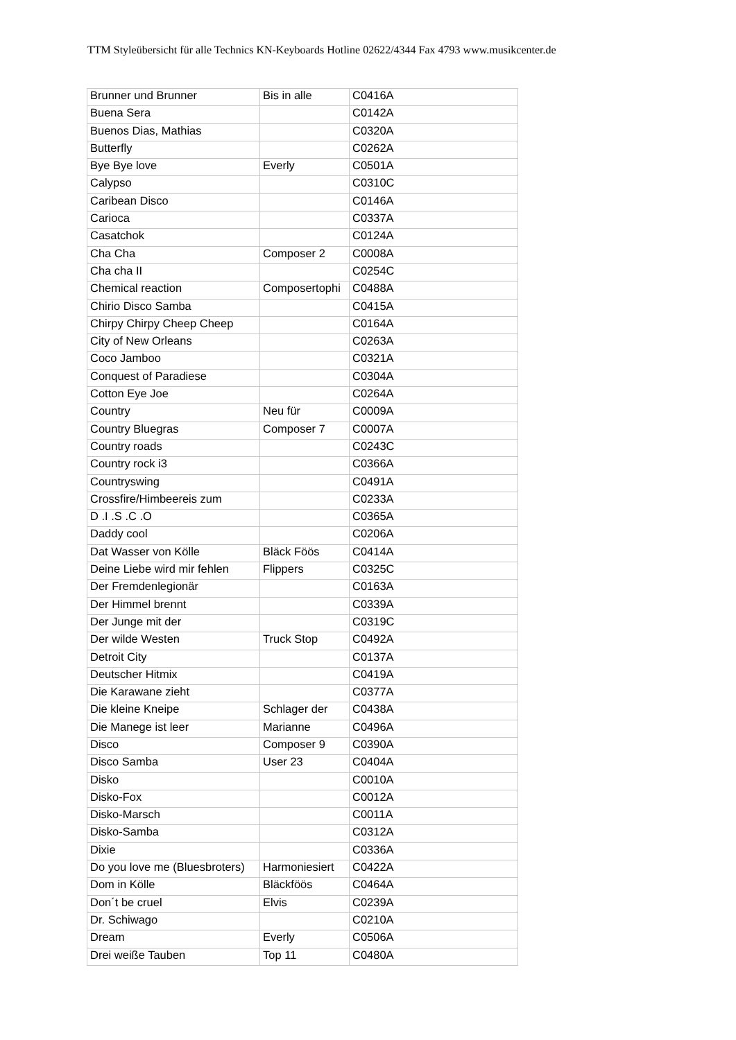TTM Styleübersicht für alle Technics KN-Keyboards Hotline 02622/4344 Fax 4793 www.musikcenter.de
| Brunner und Brunner | Bis in alle | C0416A |
| Buena Sera | | C0142A |
| Buenos Dias, Mathias | | C0320A |
| Butterfly | | C0262A |
| Bye Bye love | Everly | C0501A |
| Calypso | | C0310C |
| Caribean Disco | | C0146A |
| Carioca | | C0337A |
| Casatchok | | C0124A |
| Cha Cha | Composer 2 | C0008A |
| Cha cha II | | C0254C |
| Chemical reaction | Composertophi | C0488A |
| Chirio Disco Samba | | C0415A |
| Chirpy Chirpy Cheep Cheep | | C0164A |
| City of New Orleans | | C0263A |
| Coco Jamboo | | C0321A |
| Conquest of Paradiese | | C0304A |
| Cotton Eye Joe | | C0264A |
| Country | Neu für | C0009A |
| Country Bluegras | Composer 7 | C0007A |
| Country roads | | C0243C |
| Country rock i3 | | C0366A |
| Countryswing | | C0491A |
| Crossfire/Himbeereis zum | | C0233A |
| D .I .S .C .O | | C0365A |
| Daddy cool | | C0206A |
| Dat Wasser von Kölle | Bläck Föös | C0414A |
| Deine Liebe wird mir fehlen | Flippers | C0325C |
| Der Fremdenlegionär | | C0163A |
| Der Himmel brennt | | C0339A |
| Der Junge mit der | | C0319C |
| Der wilde Westen | Truck Stop | C0492A |
| Detroit City | | C0137A |
| Deutscher Hitmix | | C0419A |
| Die Karawane zieht | | C0377A |
| Die kleine Kneipe | Schlager der | C0438A |
| Die Manege ist leer | Marianne | C0496A |
| Disco | Composer 9 | C0390A |
| Disco Samba | User 23 | C0404A |
| Disko | | C0010A |
| Disko-Fox | | C0012A |
| Disko-Marsch | | C0011A |
| Disko-Samba | | C0312A |
| Dixie | | C0336A |
| Do you love me (Bluesbroters) | Harmoniesiert | C0422A |
| Dom in Kölle | Bläckföös | C0464A |
| Don´t be cruel | Elvis | C0239A |
| Dr. Schiwago | | C0210A |
| Dream | Everly | C0506A |
| Drei weiße Tauben | Top 11 | C0480A |